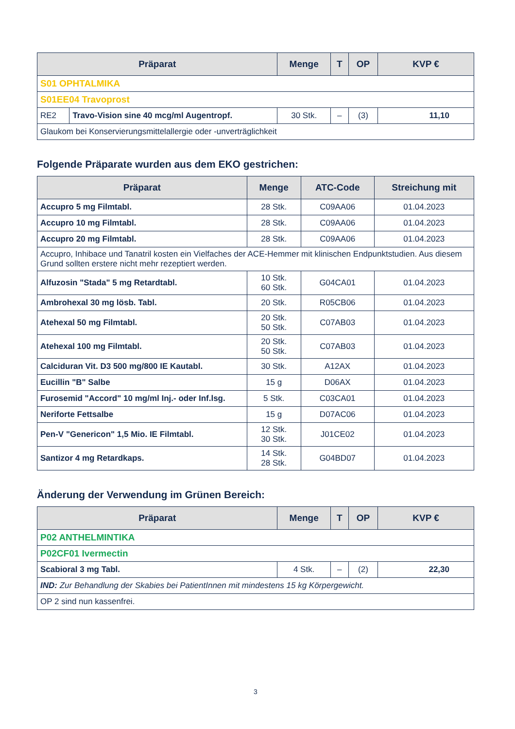| Präparat | | Menge | T | OP | KVP € |
| --- | --- | --- | --- | --- | --- |
| S01 OPHTALMIKA | | | | | |
| S01EE04 Travoprost | | | | | |
| RE2 | Travo-Vision sine 40 mcg/ml Augentropf. | 30 Stk. | – | (3) | 11,10 |
| Glaukom bei Konservierungsmittelallergie oder -unverträglichkeit | | | | | |
Folgende Präparate wurden aus dem EKO gestrichen:
| Präparat | Menge | ATC-Code | Streichung mit |
| --- | --- | --- | --- |
| Accupro 5 mg Filmtabl. | 28 Stk. | C09AA06 | 01.04.2023 |
| Accupro 10 mg Filmtabl. | 28 Stk. | C09AA06 | 01.04.2023 |
| Accupro 20 mg Filmtabl. | 28 Stk. | C09AA06 | 01.04.2023 |
| Accupro, Inhibace und Tanatril kosten ein Vielfaches der ACE-Hemmer mit klinischen Endpunktstudien. Aus diesem Grund sollten erstere nicht mehr rezeptiert werden. | | | |
| Alfuzosin "Stada" 5 mg Retardtabl. | 10 Stk. 60 Stk. | G04CA01 | 01.04.2023 |
| Ambrohexal 30 mg lösb. Tabl. | 20 Stk. | R05CB06 | 01.04.2023 |
| Atehexal 50 mg Filmtabl. | 20 Stk. 50 Stk. | C07AB03 | 01.04.2023 |
| Atehexal 100 mg Filmtabl. | 20 Stk. 50 Stk. | C07AB03 | 01.04.2023 |
| Calciduran Vit. D3 500 mg/800 IE Kautabl. | 30 Stk. | A12AX | 01.04.2023 |
| Eucillin "B" Salbe | 15 g | D06AX | 01.04.2023 |
| Furosemid "Accord" 10 mg/ml Inj.- oder Inf.lsg. | 5 Stk. | C03CA01 | 01.04.2023 |
| Neriforte Fettsalbe | 15 g | D07AC06 | 01.04.2023 |
| Pen-V "Genericon" 1,5 Mio. IE Filmtabl. | 12 Stk. 30 Stk. | J01CE02 | 01.04.2023 |
| Santizor 4 mg Retardkaps. | 14 Stk. 28 Stk. | G04BD07 | 01.04.2023 |
Änderung der Verwendung im Grünen Bereich:
| Präparat | Menge | T | OP | KVP € |
| --- | --- | --- | --- | --- |
| P02 ANTHELMINTIKA | | | | |
| P02CF01 Ivermectin | | | | |
| Scabioral 3 mg Tabl. | 4 Stk. | – | (2) | 22,30 |
| IND: Zur Behandlung der Skabies bei PatientInnen mit mindestens 15 kg Körpergewicht. | | | | |
| OP 2 sind nun kassenfrei. | | | | |
3